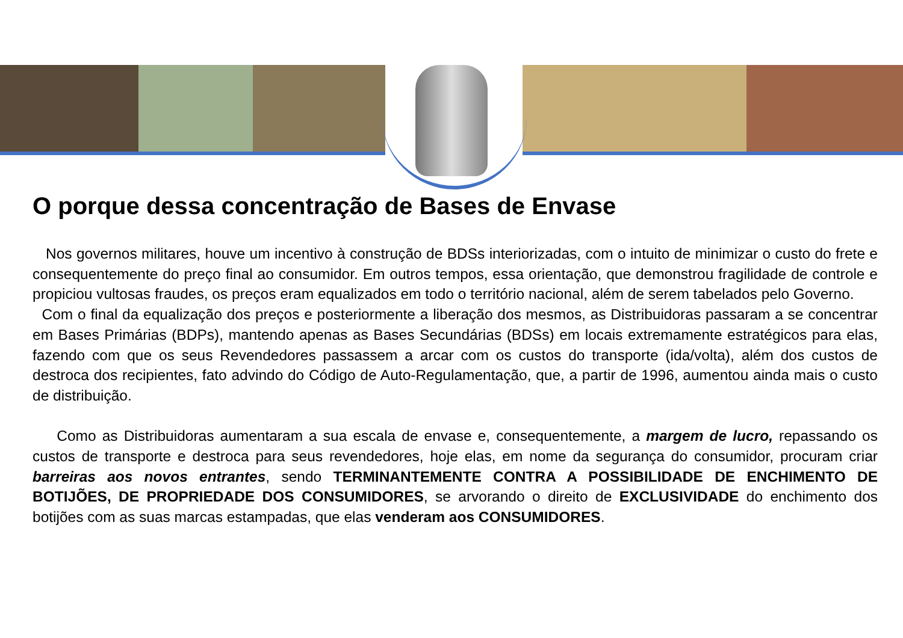O porque dessa concentração de Bases de Envase
Nos governos militares, houve um incentivo à construção de BDSs interiorizadas, com o intuito de minimizar o custo do frete e consequentemente do preço final ao consumidor. Em outros tempos, essa orientação, que demonstrou fragilidade de controle e propiciou vultosas fraudes, os preços eram equalizados em todo o território nacional, além de serem tabelados pelo Governo.
Com o final da equalização dos preços e posteriormente a liberação dos mesmos, as Distribuidoras passaram a se concentrar em Bases Primárias (BDPs), mantendo apenas as Bases Secundárias (BDSs) em locais extremamente estratégicos para elas, fazendo com que os seus Revendedores passassem a arcar com os custos do transporte (ida/volta), além dos custos de destroca dos recipientes, fato advindo do Código de Auto-Regulamentação, que, a partir de 1996, aumentou ainda mais o custo de distribuição.
Como as Distribuidoras aumentaram a sua escala de envase e, consequentemente, a margem de lucro, repassando os custos de transporte e destroca para seus revendedores, hoje elas, em nome da segurança do consumidor, procuram criar barreiras aos novos entrantes, sendo TERMINANTEMENTE CONTRA A POSSIBILIDADE DE ENCHIMENTO DE BOTIJÕES, DE PROPRIEDADE DOS CONSUMIDORES, se arvorando o direito de EXCLUSIVIDADE do enchimento dos botijões com as suas marcas estampadas, que elas venderam aos CONSUMIDORES.